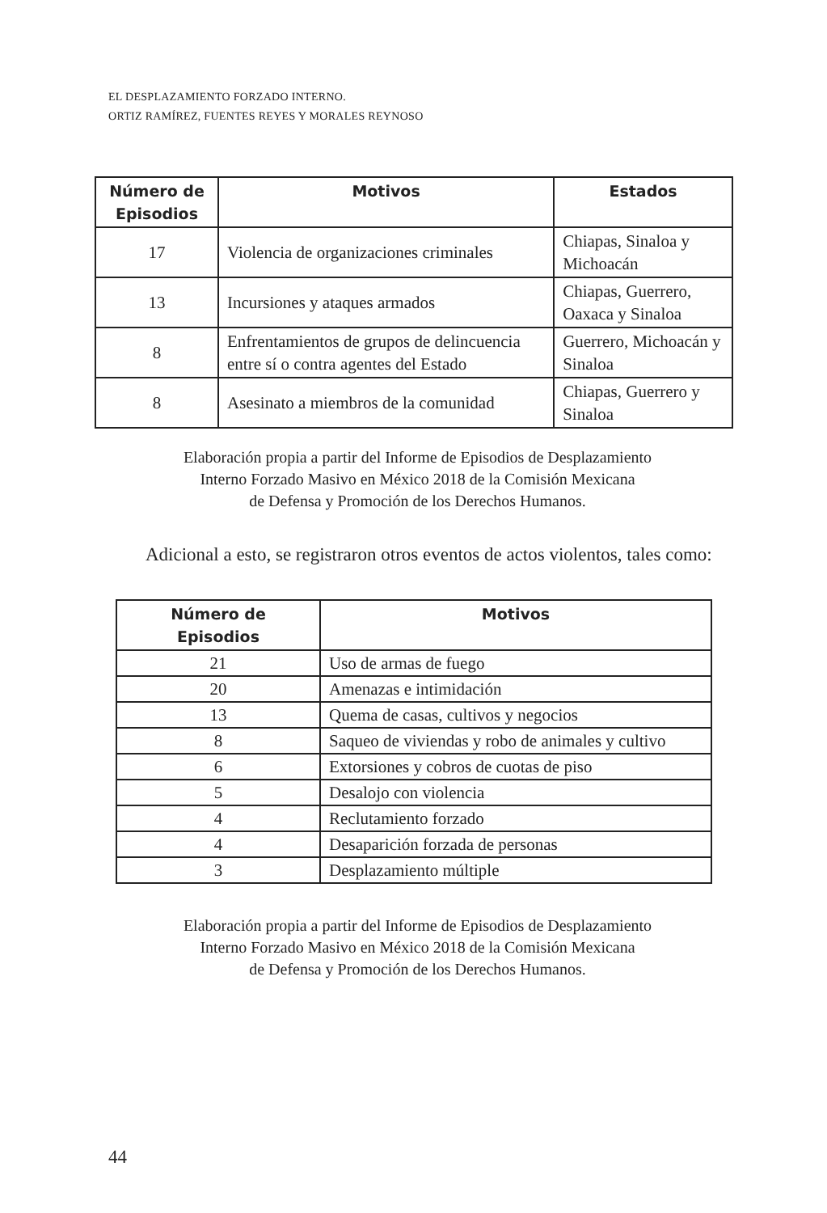EL DESPLAZAMIENTO FORZADO INTERNO.
ORTIZ RAMÍREZ, FUENTES REYES Y MORALES REYNOSO
| Número de Episodios | Motivos | Estados |
| --- | --- | --- |
| 17 | Violencia de organizaciones criminales | Chiapas, Sinaloa y Michoacán |
| 13 | Incursiones y ataques armados | Chiapas, Guerrero, Oaxaca y Sinaloa |
| 8 | Enfrentamientos de grupos de delincuencia entre sí o contra agentes del Estado | Guerrero, Michoacán y Sinaloa |
| 8 | Asesinato a miembros de la comunidad | Chiapas, Guerrero y Sinaloa |
Elaboración propia a partir del Informe de Episodios de Desplazamiento
Interno Forzado Masivo en México 2018 de la Comisión Mexicana
de Defensa y Promoción de los Derechos Humanos.
Adicional a esto, se registraron otros eventos de actos violentos, tales como:
| Número de Episodios | Motivos |
| --- | --- |
| 21 | Uso de armas de fuego |
| 20 | Amenazas e intimidación |
| 13 | Quema de casas, cultivos y negocios |
| 8 | Saqueo de viviendas y robo de animales y cultivo |
| 6 | Extorsiones y cobros de cuotas de piso |
| 5 | Desalojo con violencia |
| 4 | Reclutamiento forzado |
| 4 | Desaparición forzada de personas |
| 3 | Desplazamiento múltiple |
Elaboración propia a partir del Informe de Episodios de Desplazamiento
Interno Forzado Masivo en México 2018 de la Comisión Mexicana
de Defensa y Promoción de los Derechos Humanos.
44